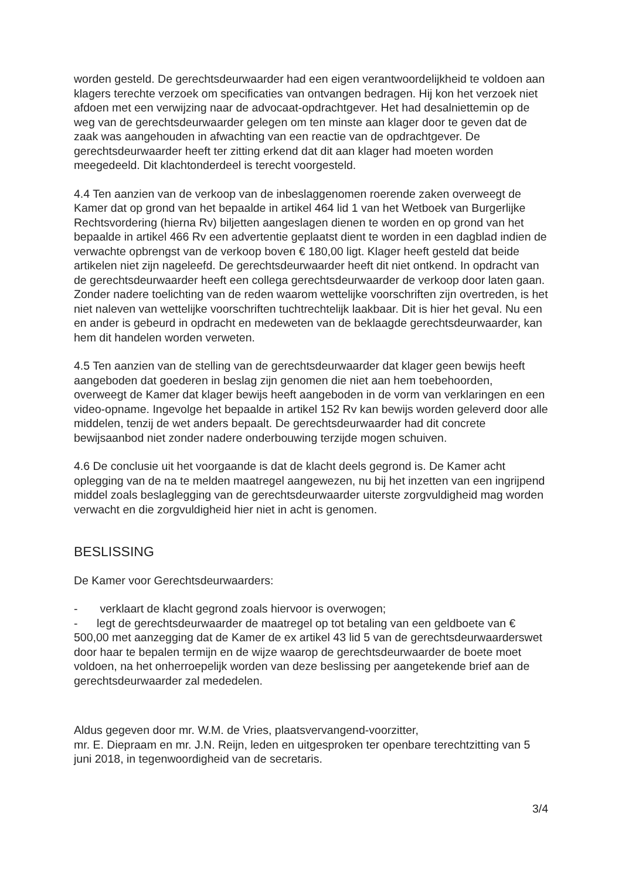worden gesteld. De gerechtsdeurwaarder had een eigen verantwoordelijkheid te voldoen aan klagers terechte verzoek om specificaties van ontvangen bedragen. Hij kon het verzoek niet afdoen met een verwijzing naar de advocaat-opdrachtgever. Het had desalniettemin op de weg van de gerechtsdeurwaarder gelegen om ten minste aan klager door te geven dat de zaak was aangehouden in afwachting van een reactie van de opdrachtgever. De gerechtsdeurwaarder heeft ter zitting erkend dat dit aan klager had moeten worden meegedeeld. Dit klachtonderdeel is terecht voorgesteld.
4.4 Ten aanzien van de verkoop van de inbeslaggenomen roerende zaken overweegt de Kamer dat op grond van het bepaalde in artikel 464 lid 1 van het Wetboek van Burgerlijke Rechtsvordering (hierna Rv) biljetten aangeslagen dienen te worden en op grond van het bepaalde in artikel 466 Rv een advertentie geplaatst dient te worden in een dagblad indien de verwachte opbrengst van de verkoop boven € 180,00 ligt. Klager heeft gesteld dat beide artikelen niet zijn nageleefd. De gerechtsdeurwaarder heeft dit niet ontkend. In opdracht van de gerechtsdeurwaarder heeft een collega gerechtsdeurwaarder de verkoop door laten gaan. Zonder nadere toelichting van de reden waarom wettelijke voorschriften zijn overtreden, is het niet naleven van wettelijke voorschriften tuchtrechtelijk laakbaar. Dit is hier het geval. Nu een en ander is gebeurd in opdracht en medeweten van de beklaagde gerechtsdeurwaarder, kan hem dit handelen worden verweten.
4.5 Ten aanzien van de stelling van de gerechtsdeurwaarder dat klager geen bewijs heeft aangeboden dat goederen in beslag zijn genomen die niet aan hem toebehoorden, overweegt de Kamer dat klager bewijs heeft aangeboden in de vorm van verklaringen en een video-opname. Ingevolge het bepaalde in artikel 152 Rv kan bewijs worden geleverd door alle middelen, tenzij de wet anders bepaalt. De gerechtsdeurwaarder had dit concrete bewijsaanbod niet zonder nadere onderbouwing terzijde mogen schuiven.
4.6 De conclusie uit het voorgaande is dat de klacht deels gegrond is. De Kamer acht oplegging van de na te melden maatregel aangewezen, nu bij het inzetten van een ingrijpend middel zoals beslaglegging van de gerechtsdeurwaarder uiterste zorgvuldigheid mag worden verwacht en die zorgvuldigheid hier niet in acht is genomen.
BESLISSING
De Kamer voor Gerechtsdeurwaarders:
- verklaart de klacht gegrond zoals hiervoor is overwogen;
- legt de gerechtsdeurwaarder de maatregel op tot betaling van een geldboete van € 500,00 met aanzegging dat de Kamer de ex artikel 43 lid 5 van de gerechtsdeurwaarderswet door haar te bepalen termijn en de wijze waarop de gerechtsdeurwaarder de boete moet voldoen, na het onherroepelijk worden van deze beslissing per aangetekende brief aan de gerechtsdeurwaarder zal mededelen.
Aldus gegeven door mr. W.M. de Vries, plaatsvervangend-voorzitter,
mr. E. Diepraam en mr. J.N. Reijn, leden en uitgesproken ter openbare terechtzitting van 5 juni 2018, in tegenwoordigheid van de secretaris.
3/4